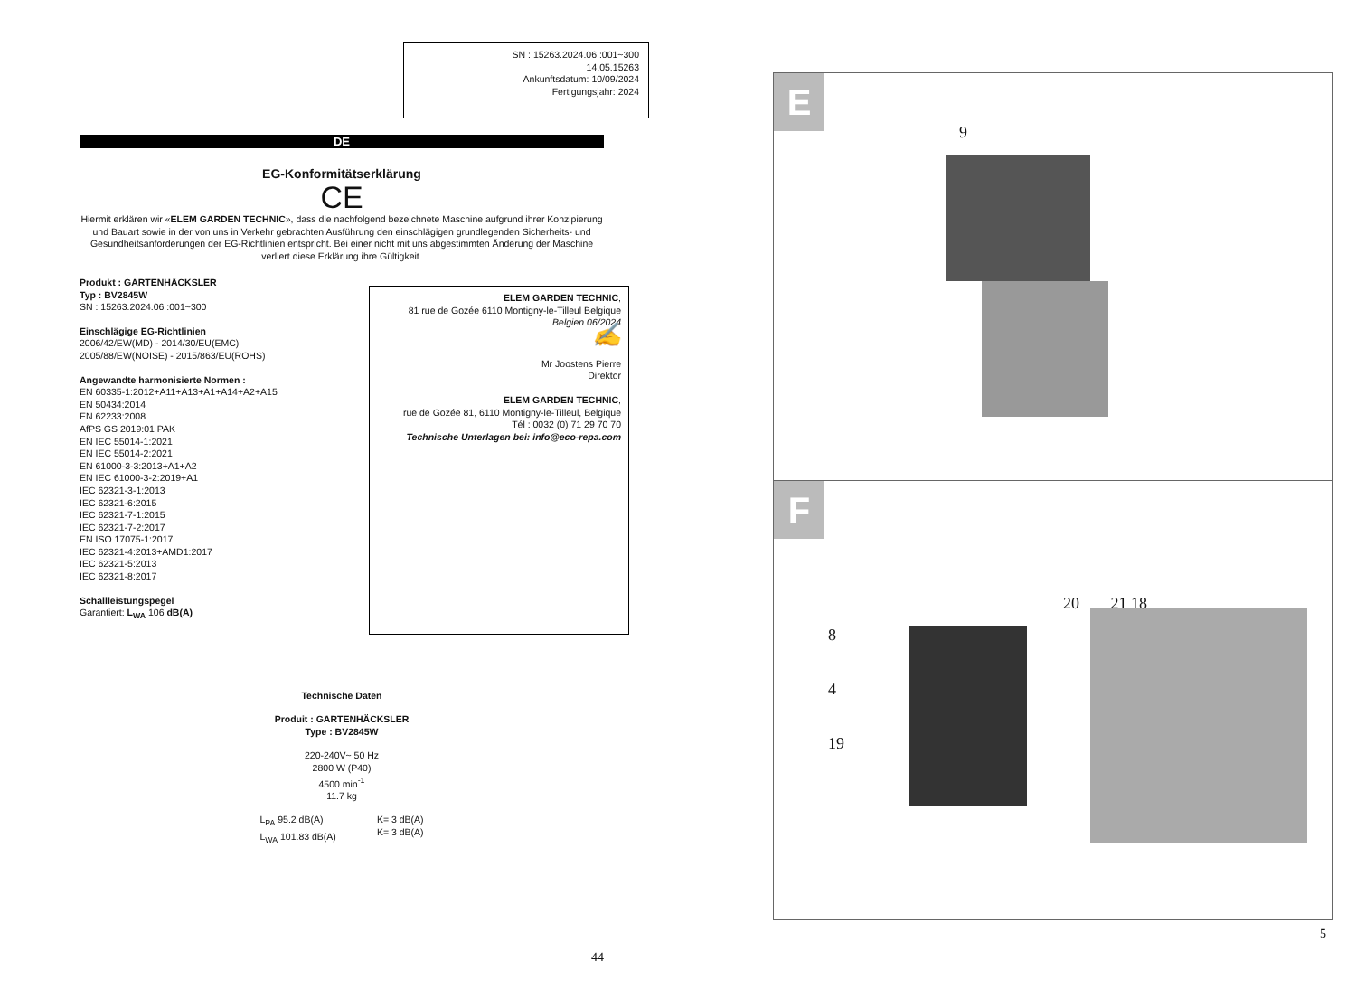SN : 15263.2024.06 :001~300
14.05.15263
Ankunftsdatum: 10/09/2024
Fertigungsjahr: 2024
DE
EG-Konformitätserklärung
CE
Hiermit erklären wir «ELEM GARDEN TECHNIC», dass die nachfolgend bezeichnete Maschine aufgrund ihrer Konzipierung und Bauart sowie in der von uns in Verkehr gebrachten Ausführung den einschlägigen grundlegenden Sicherheits- und Gesundheitsanforderungen der EG-Richtlinien entspricht. Bei einer nicht mit uns abgestimmten Änderung der Maschine verliert diese Erklärung ihre Gültigkeit.
Produkt : GARTENHÄCKSLER
Typ : BV2845W
SN : 15263.2024.06 :001~300
Einschlägige EG-Richtlinien
2006/42/EW(MD) - 2014/30/EU(EMC)
2005/88/EW(NOISE) - 2015/863/EU(ROHS)
Angewandte harmonisierte Normen :
EN 60335-1:2012+A11+A13+A1+A14+A2+A15
EN 50434:2014
EN 62233:2008
AfPS GS 2019:01 PAK
EN IEC 55014-1:2021
EN IEC 55014-2:2021
EN 61000-3-3:2013+A1+A2
EN IEC 61000-3-2:2019+A1
IEC 62321-3-1:2013
IEC 62321-6:2015
IEC 62321-7-1:2015
IEC 62321-7-2:2017
EN ISO 17075-1:2017
IEC 62321-4:2013+AMD1:2017
IEC 62321-5:2013
IEC 62321-8:2017
Schallleistungspegel
Garantiert: L<sub>WA</sub> 106 dB(A)
ELEM GARDEN TECHNIC,
81 rue de Gozée 6110 Montigny-le-Tilleul Belgique
Belgien 06/2024
✍
Mr Joostens Pierre
Direktor
ELEM GARDEN TECHNIC,
rue de Gozée 81, 6110 Montigny-le-Tilleul, Belgique
Tél : 0032 (0) 71 29 70 70
Technische Unterlagen bei: info@eco-repa.com
Technische Daten
Produit : GARTENHÄCKSLER
Type : BV2845W
220-240V~ 50 Hz
2800 W (P40)
4500 min<sup>-1</sup>
11.7 kg
L<sub>PA</sub> 95.2 dB(A)
L<sub>WA</sub> 101.83 dB(A)
K= 3 dB(A)
K= 3 dB(A)
44
E
9
F
8
4
19
20 21 18
5